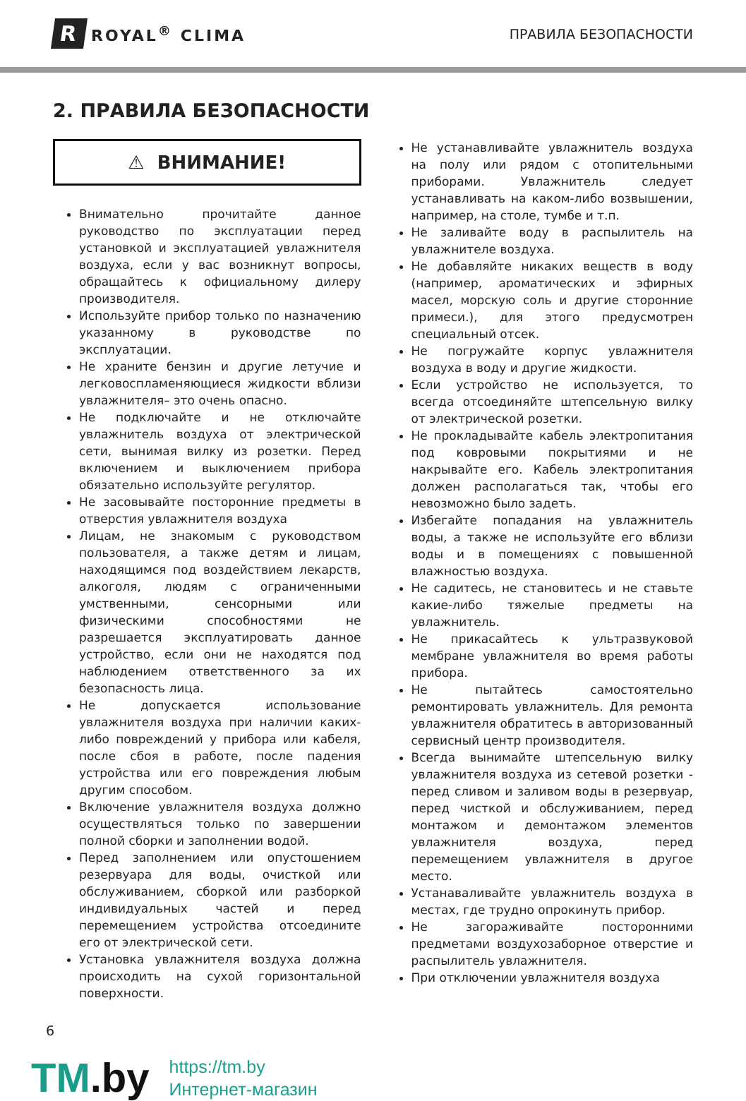R ROYAL<sup>®</sup> CLIMA
ПРАВИЛА БЕЗОПАСНОСТИ
2. ПРАВИЛА БЕЗОПАСНОСТИ
⚠ ВНИМАНИЕ!
Внимательно прочитайте данное руководство по эксплуатации перед установкой и эксплуатацией увлажнителя воздуха, если у вас возникнут вопросы, обращайтесь к официальному дилеру производителя.
Используйте прибор только по назначению указанному в руководстве по эксплуатации.
Не храните бензин и другие летучие и легковоспламеняющиеся жидкости вблизи увлажнителя– это очень опасно.
Не подключайте и не отключайте увлажнитель воздуха от электрической сети, вынимая вилку из розетки. Перед включением и выключением прибора обязательно используйте регулятор.
Не засовывайте посторонние предметы в отверстия увлажнителя воздуха
Лицам, не знакомым с руководством пользователя, а также детям и лицам, находящимся под воздействием лекарств, алкоголя, людям с ограниченными умственными, сенсорными или физическими способностями не разрешается эксплуатировать данное устройство, если они не находятся под наблюдением ответственного за их безопасность лица.
Не допускается использование увлажнителя воздуха при наличии каких-либо повреждений у прибора или кабеля, после сбоя в работе, после падения устройства или его повреждения любым другим способом.
Включение увлажнителя воздуха должно осуществляться только по завершении полной сборки и заполнении водой.
Перед заполнением или опустошением резервуара для воды, очисткой или обслуживанием, сборкой или разборкой индивидуальных частей и перед перемещением устройства отсоедините его от электрической сети.
Установка увлажнителя воздуха должна происходить на сухой горизонтальной поверхности.
Не устанавливайте увлажнитель воздуха на полу или рядом с отопительными приборами. Увлажнитель следует устанавливать на каком-либо возвышении, например, на столе, тумбе и т.п.
Не заливайте воду в распылитель на увлажнителе воздуха.
Не добавляйте никаких веществ в воду (например, ароматических и эфирных масел, морскую соль и другие сторонние примеси.), для этого предусмотрен специальный отсек.
Не погружайте корпус увлажнителя воздуха в воду и другие жидкости.
Если устройство не используется, то всегда отсоединяйте штепсельную вилку от электрической розетки.
Не прокладывайте кабель электропитания под ковровыми покрытиями и не накрывайте его. Кабель электропитания должен располагаться так, чтобы его невозможно было задеть.
Избегайте попадания на увлажнитель воды, а также не используйте его вблизи воды и в помещениях с повышенной влажностью воздуха.
Не садитесь, не становитесь и не ставьте какие-либо тяжелые предметы на увлажнитель.
Не прикасайтесь к ультразвуковой мембране увлажнителя во время работы прибора.
Не пытайтесь самостоятельно ремонтировать увлажнитель. Для ремонта увлажнителя обратитесь в авторизованный сервисный центр производителя.
Всегда вынимайте штепсельную вилку увлажнителя воздуха из сетевой розетки - перед сливом и заливом воды в резервуар, перед чисткой и обслуживанием, перед монтажом и демонтажом элементов увлажнителя воздуха, перед перемещением увлажнителя в другое место.
Устанаваливайте увлажнитель воздуха в местах, где трудно опрокинуть прибор.
Не загораживайте посторонними предметами воздухозаборное отверстие и распылитель увлажнителя.
При отключении увлажнителя воздуха
6
TM.by
https://tm.by
Интернет-магазин